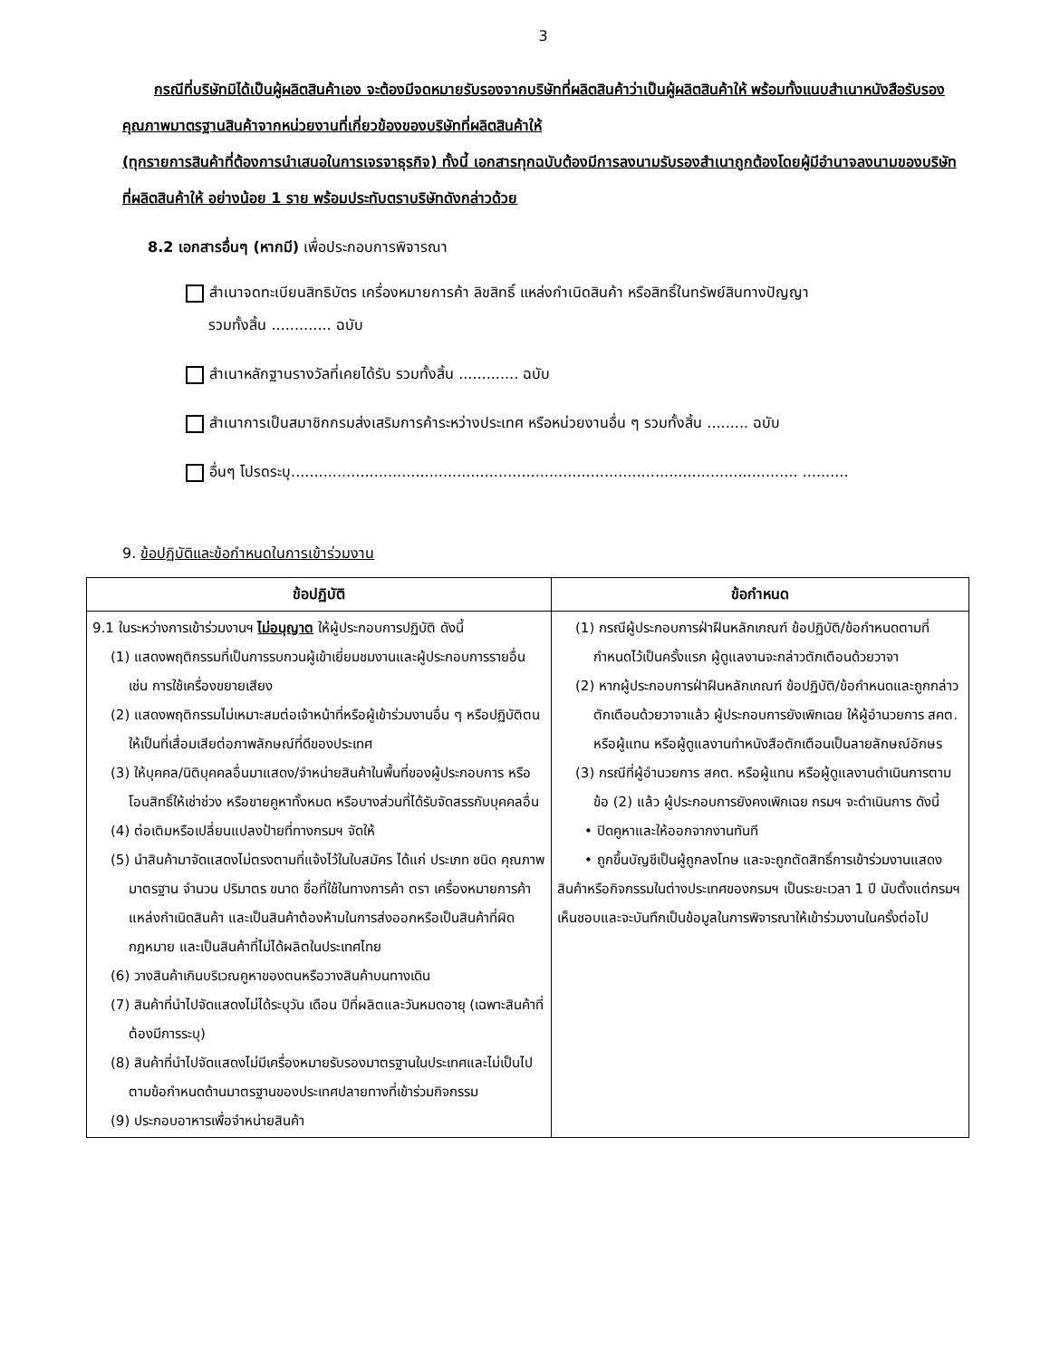3
กรณีที่บริษัทมิได้เป็นผู้ผลิตสินค้าเอง จะต้องมีจดหมายรับรองจากบริษัทที่ผลิตสินค้าว่าเป็นผู้ผลิตสินค้าให้ พร้อมทั้งแนบสำเนาหนังสือรับรองคุณภาพมาตรฐานสินค้าจากหน่วยงานที่เกี่ยวข้องของบริษัทที่ผลิตสินค้าให้
(ทุกรายการสินค้าที่ต้องการนำเสนอในการเจรจาธุรกิจ) ทั้งนี้ เอกสารทุกฉบับต้องมีการลงนามรับรองสำเนาถูกต้องโดยผู้มีอำนาจลงนามของบริษัทที่ผลิตสินค้าให้ อย่างน้อย 1 ราย พร้อมประทับตราบริษัทดังกล่าวด้วย
8.2 เอกสารอื่นๆ (หากมี) เพื่อประกอบการพิจารณา
สำเนาจดทะเบียนสิทธิบัตร เครื่องหมายการค้า ลิขสิทธิ์ แหล่งกำเนิดสินค้า หรือสิทธิ์ในทรัพย์สินทางปัญญา
รวมทั้งสิ้น ............. ฉบับ
สำเนาหลักฐานรางวัลที่เคยได้รับ รวมทั้งสิ้น ............. ฉบับ
สำเนาการเป็นสมาชิกกรมส่งเสริมการค้าระหว่างประเทศ หรือหน่วยงานอื่น ๆ รวมทั้งสิ้น ......... ฉบับ
อื่นๆ โปรดระบุ.............................................................................................................. ..........
9. ข้อปฏิบัติและข้อกำหนดในการเข้าร่วมงาน
| ข้อปฏิบัติ | ข้อกำหนด |
| --- | --- |
| 9.1 ในระหว่างการเข้าร่วมงานฯ ไม่อนุญาต ให้ผู้ประกอบการปฏิบัติ ดังนี้ (1) แสดงพฤติกรรมที่เป็นการรบกวนผู้เข้าเยี่ยมชมงานและผู้ประกอบการรายอื่น เช่น การใช้เครื่องขยายเสียง (2) แสดงพฤติกรรมไม่เหมาะสมต่อเจ้าหน้าที่หรือผู้เข้าร่วมงานอื่น ๆ หรือปฏิบัติตนให้เป็นที่เสื่อมเสียต่อภาพลักษณ์ที่ดีของประเทศ (3) ให้บุคคล/นิติบุคคลอื่นมาแสดง/จำหน่ายสินค้าในพื้นที่ของผู้ประกอบการ หรือโอนสิทธิ์ให้เช่าช่วง หรือขายคูหาทั้งหมด หรือบางส่วนที่ได้รับจัดสรรกับบุคคลอื่น (4) ต่อเติมหรือเปลี่ยนแปลงป้ายที่ทางกรมฯ จัดให้ (5) นำสินค้ามาจัดแสดงไม่ตรงตามที่แจ้งไว้ในใบสมัคร ได้แก่ ประเภท ชนิด คุณภาพ มาตรฐาน จำนวน ปริมาตร ขนาด ชื่อที่ใช้ในทางการค้า ตรา เครื่องหมายการค้า แหล่งกำเนิดสินค้า และเป็นสินค้าต้องห้ามในการส่งออกหรือเป็นสินค้าที่ผิดกฎหมาย และเป็นสินค้าที่ไม่ได้ผลิตในประเทศไทย (6) วางสินค้าเกินบริเวณคูหาของตนหรือวางสินค้าบนทางเดิน (7) สินค้าที่นำไปจัดแสดงไม่ได้ระบุวัน เดือน ปีที่ผลิตและวันหมดอายุ (เฉพาะสินค้าที่ต้องมีการระบุ) (8) สินค้าที่นำไปจัดแสดงไม่มีเครื่องหมายรับรองมาตรฐานในประเทศและไม่เป็นไปตามข้อกำหนดด้านมาตรฐานของประเทศปลายทางที่เข้าร่วมกิจกรรม (9) ประกอบอาหารเพื่อจำหน่ายสินค้า | (1) กรณีผู้ประกอบการฝ่าฝืนหลักเกณฑ์ ข้อปฏิบัติ/ข้อกำหนดตามที่กำหนดไว้เป็นครั้งแรก ผู้ดูแลงานจะกล่าวตักเตือนด้วยวาจา (2) หากผู้ประกอบการฝ่าฝืนหลักเกณฑ์ ข้อปฏิบัติ/ข้อกำหนดและถูกกล่าวตักเตือนด้วยวาจาแล้ว ผู้ประกอบการยังเพิกเฉย ให้ผู้อำนวยการ สคต. หรือผู้แทน หรือผู้ดูแลงานทำหนังสือตักเตือนเป็นลายลักษณ์อักษร (3) กรณีที่ผู้อำนวยการ สคต. หรือผู้แทน หรือผู้ดูแลงานดำเนินการตามข้อ (2) แล้ว ผู้ประกอบการยังคงเพิกเฉย กรมฯ จะดำเนินการ ดังนี้ • ปิดคูหาและให้ออกจากงานทันที • ถูกขึ้นบัญชีเป็นผู้ถูกลงโทษ และจะถูกตัดสิทธิ์การเข้าร่วมงานแสดงสินค้าหรือกิจกรรมในต่างประเทศของกรมฯ เป็นระยะเวลา 1 ปี นับตั้งแต่กรมฯ เห็นชอบและจะบันทึกเป็นข้อมูลในการพิจารณาให้เข้าร่วมงานในครั้งต่อไป |